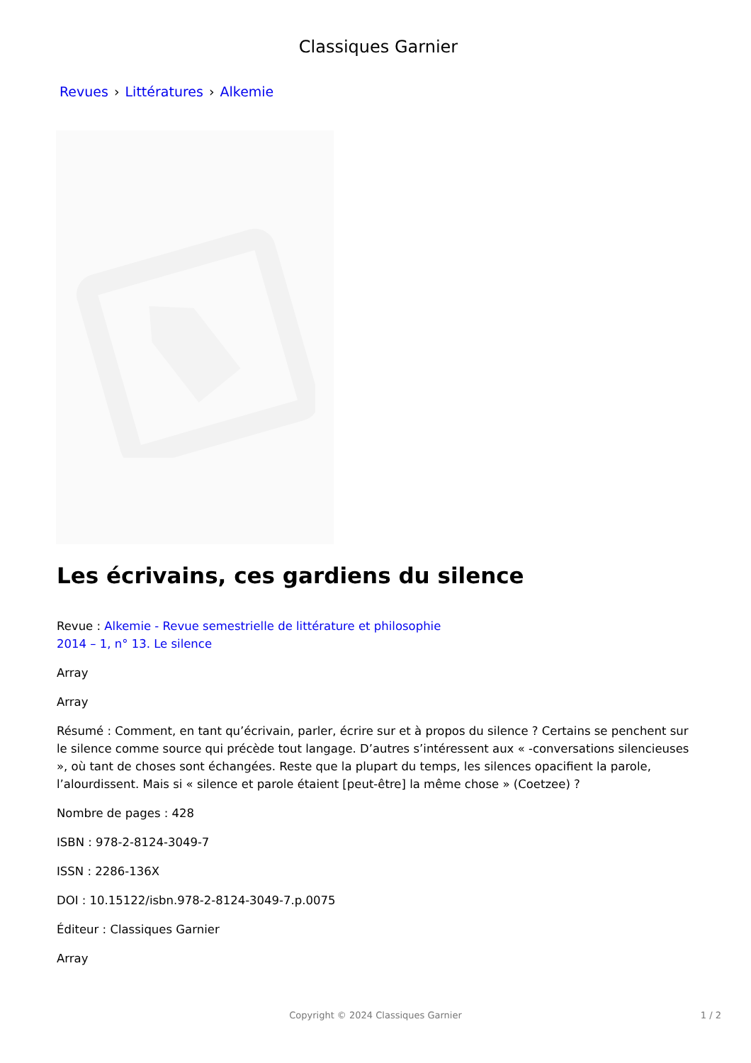Classiques Garnier
Revues › Littératures › Alkemie
Les écrivains, ces gardiens du silence
Revue : Alkemie - Revue semestrielle de littérature et philosophie
2014 – 1, n° 13. Le silence
Array
Array
Résumé : Comment, en tant qu’écrivain, parler, écrire sur et à propos du silence ? Certains se penchent sur le silence comme source qui précède tout langage. D’autres s’intéressent aux « -conversations silencieuses », où tant de choses sont échangées. Reste que la plupart du temps, les silences opacifient la parole, l’alourdissent. Mais si « silence et parole étaient [peut-être] la même chose » (Coetzee) ?
Nombre de pages : 428
ISBN : 978-2-8124-3049-7
ISSN : 2286-136X
DOI : 10.15122/isbn.978-2-8124-3049-7.p.0075
Éditeur : Classiques Garnier
Array
Copyright © 2024 Classiques Garnier
1 / 2